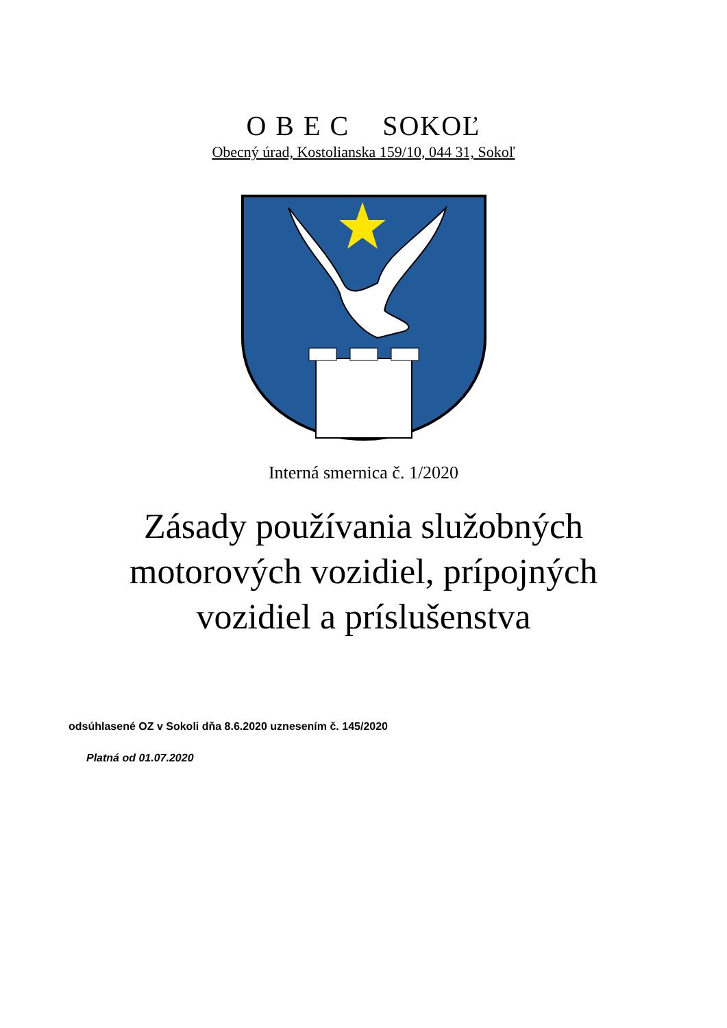O B E C SOKOĽ
Obecný úrad, Kostolianska 159/10, 044 31, Sokoľ
Interná smernica č. 1/2020
Zásady používania služobných
motorových vozidiel, prípojných
vozidiel a príslušenstva
odsúhlasené OZ v Sokoli dňa 8.6.2020 uznesením č. 145/2020
Platná od 01.07.2020